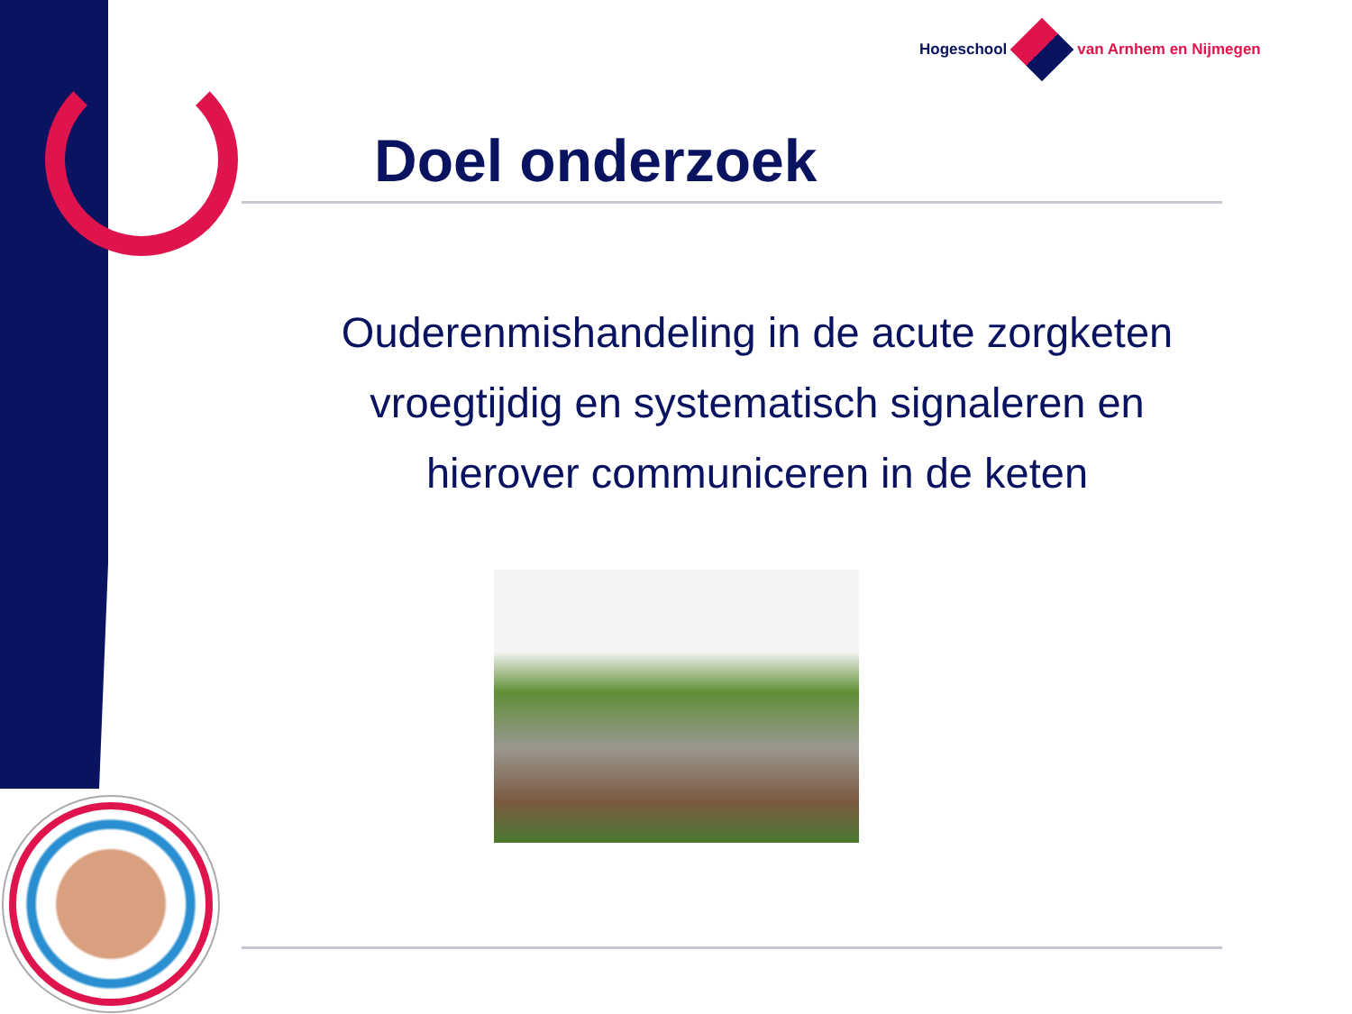Hogeschool van Arnhem en Nijmegen
Doel onderzoek
Ouderenmishandeling in de acute zorgketen
vroegtijdig en systematisch signaleren en
hierover communiceren in de keten